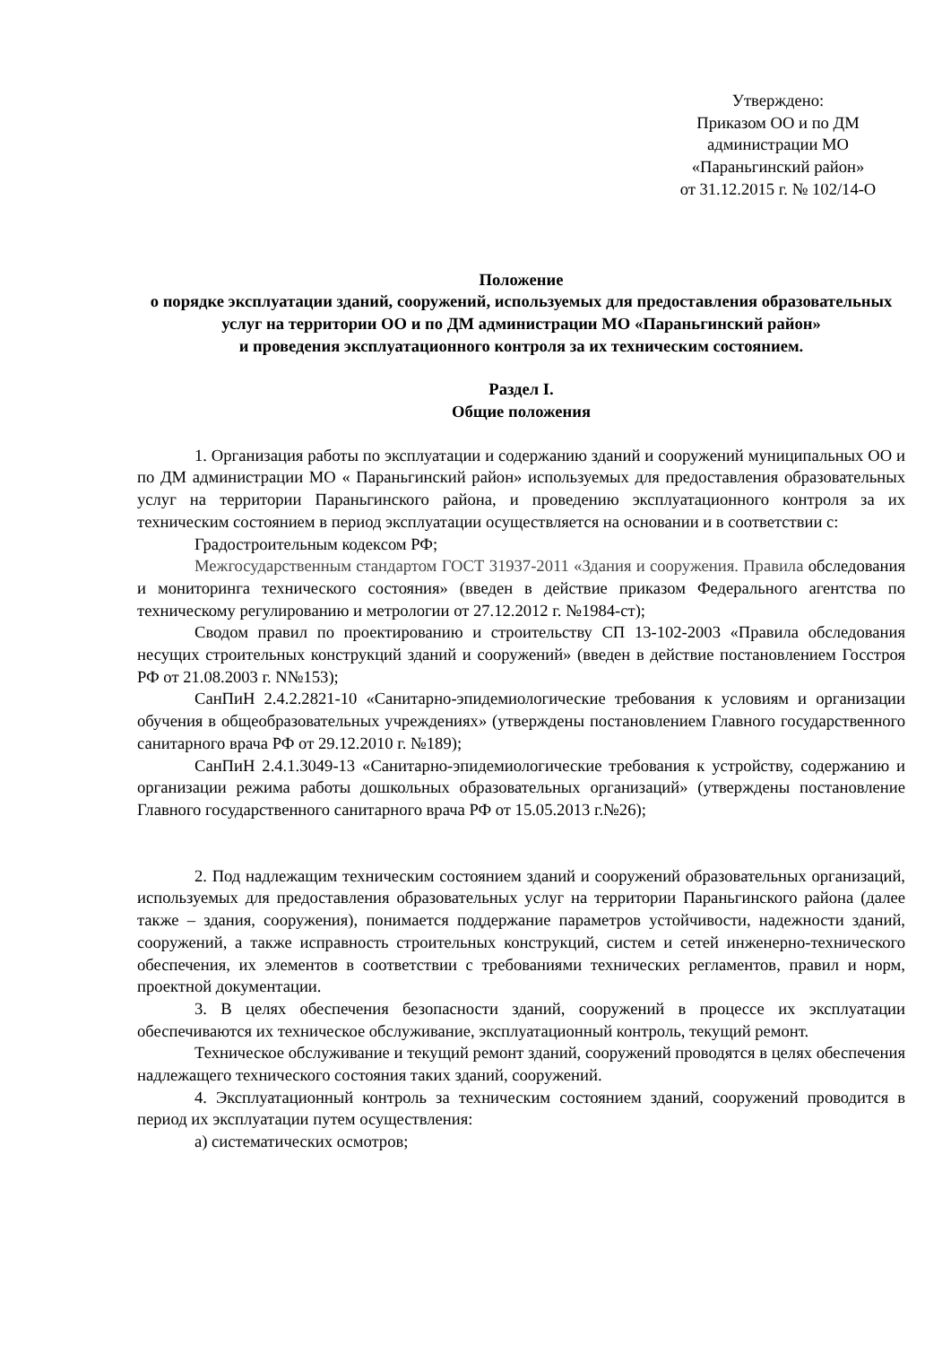Утверждено:
Приказом ОО и по ДМ
администрации МО
«Параньгинский район»
от 31.12.2015 г. № 102/14-О
Положение
о порядке эксплуатации зданий, сооружений, используемых для предоставления образовательных услуг на территории ОО и по ДМ администрации МО «Параньгинский район»
и проведения эксплуатационного контроля за их техническим состоянием.
Раздел I.
Общие положения
1. Организация работы по эксплуатации и содержанию зданий и сооружений муниципальных ОО и по ДМ администрации МО « Параньгинский район» используемых для предоставления образовательных услуг на территории Параньгинского района, и проведению эксплуатационного контроля за их техническим состоянием в период эксплуатации осуществляется на основании и в соответствии с:
Градостроительным кодексом РФ;
Межгосударственным стандартом ГОСТ 31937-2011 «Здания и сооружения. Правила обследования и мониторинга технического состояния» (введен в действие приказом Федерального агентства по техническому регулированию и метрологии от 27.12.2012 г. №1984-ст);
Сводом правил по проектированию и строительству СП 13-102-2003 «Правила обследования несущих строительных конструкций зданий и сооружений» (введен в действие постановлением Госстроя РФ от 21.08.2003 г. N№153);
СанПиН 2.4.2.2821-10 «Санитарно-эпидемиологические требования к условиям и организации обучения в общеобразовательных учреждениях» (утверждены постановлением Главного государственного санитарного врача РФ от 29.12.2010 г. №189);
СанПиН 2.4.1.3049-13 «Санитарно-эпидемиологические требования к устройству, содержанию и организации режима работы дошкольных образовательных организаций» (утверждены постановление Главного государственного санитарного врача РФ от 15.05.2013 г.№26);
2. Под надлежащим техническим состоянием зданий и сооружений образовательных организаций, используемых для предоставления образовательных услуг на территории Параньгинского района (далее также – здания, сооружения), понимается поддержание параметров устойчивости, надежности зданий, сооружений, а также исправность строительных конструкций, систем и сетей инженерно-технического обеспечения, их элементов в соответствии с требованиями технических регламентов, правил и норм, проектной документации.
3. В целях обеспечения безопасности зданий, сооружений в процессе их эксплуатации обеспечиваются их техническое обслуживание, эксплуатационный контроль, текущий ремонт.
Техническое обслуживание и текущий ремонт зданий, сооружений проводятся в целях обеспечения надлежащего технического состояния таких зданий, сооружений.
4. Эксплуатационный контроль за техническим состоянием зданий, сооружений проводится в период их эксплуатации путем осуществления:
а) систематических осмотров;